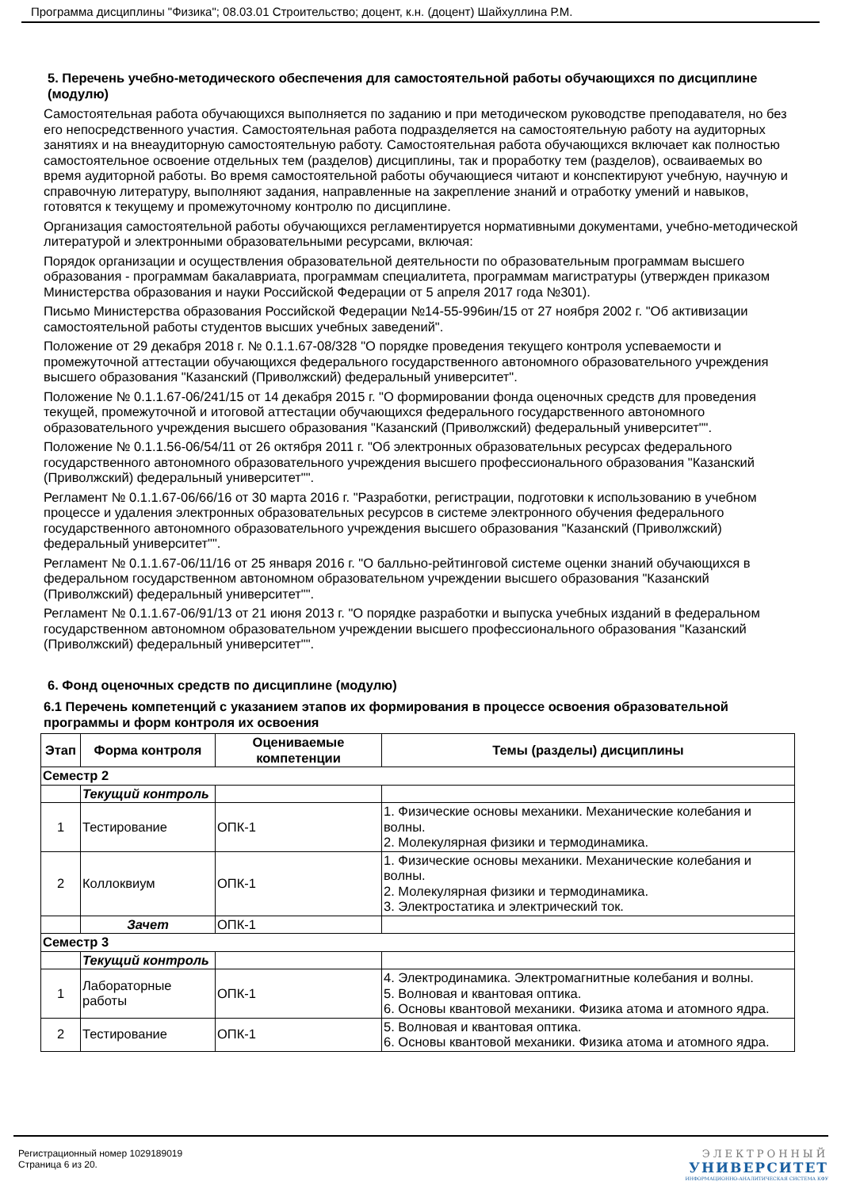Программа дисциплины "Физика"; 08.03.01 Строительство; доцент, к.н. (доцент) Шайхуллина Р.М.
5. Перечень учебно-методического обеспечения для самостоятельной работы обучающихся по дисциплине (модулю)
Самостоятельная работа обучающихся выполняется по заданию и при методическом руководстве преподавателя, но без его непосредственного участия. Самостоятельная работа подразделяется на самостоятельную работу на аудиторных занятиях и на внеаудиторную самостоятельную работу. Самостоятельная работа обучающихся включает как полностью самостоятельное освоение отдельных тем (разделов) дисциплины, так и проработку тем (разделов), осваиваемых во время аудиторной работы. Во время самостоятельной работы обучающиеся читают и конспектируют учебную, научную и справочную литературу, выполняют задания, направленные на закрепление знаний и отработку умений и навыков, готовятся к текущему и промежуточному контролю по дисциплине.
Организация самостоятельной работы обучающихся регламентируется нормативными документами, учебно-методической литературой и электронными образовательными ресурсами, включая:
Порядок организации и осуществления образовательной деятельности по образовательным программам высшего образования - программам бакалавриата, программам специалитета, программам магистратуры (утвержден приказом Министерства образования и науки Российской Федерации от 5 апреля 2017 года №301).
Письмо Министерства образования Российской Федерации №14-55-996ин/15 от 27 ноября 2002 г. "Об активизации самостоятельной работы студентов высших учебных заведений".
Положение от 29 декабря 2018 г. № 0.1.1.67-08/328 "О порядке проведения текущего контроля успеваемости и промежуточной аттестации обучающихся федерального государственного автономного образовательного учреждения высшего образования "Казанский (Приволжский) федеральный университет".
Положение № 0.1.1.67-06/241/15 от 14 декабря 2015 г. "О формировании фонда оценочных средств для проведения текущей, промежуточной и итоговой аттестации обучающихся федерального государственного автономного образовательного учреждения высшего образования "Казанский (Приволжский) федеральный университет"".
Положение № 0.1.1.56-06/54/11 от 26 октября 2011 г. "Об электронных образовательных ресурсах федерального государственного автономного образовательного учреждения высшего профессионального образования "Казанский (Приволжский) федеральный университет"".
Регламент № 0.1.1.67-06/66/16 от 30 марта 2016 г. "Разработки, регистрации, подготовки к использованию в учебном процессе и удаления электронных образовательных ресурсов в системе электронного обучения федерального государственного автономного образовательного учреждения высшего образования "Казанский (Приволжский) федеральный университет"".
Регламент № 0.1.1.67-06/11/16 от 25 января 2016 г. "О балльно-рейтинговой системе оценки знаний обучающихся в федеральном государственном автономном образовательном учреждении высшего образования "Казанский (Приволжский) федеральный университет"".
Регламент № 0.1.1.67-06/91/13 от 21 июня 2013 г. "О порядке разработки и выпуска учебных изданий в федеральном государственном автономном образовательном учреждении высшего профессионального образования "Казанский (Приволжский) федеральный университет"".
6. Фонд оценочных средств по дисциплине (модулю)
6.1 Перечень компетенций с указанием этапов их формирования в процессе освоения образовательной программы и форм контроля их освоения
| Этап | Форма контроля | Оцениваемые компетенции | Темы (разделы) дисциплины |
| --- | --- | --- | --- |
| Семестр 2 | | | |
| | Текущий контроль | | |
| 1 | Тестирование | ОПК-1 | 1. Физические основы механики. Механические колебания и волны. 2. Молекулярная физики и термодинамика. |
| 2 | Коллоквиум | ОПК-1 | 1. Физические основы механики. Механические колебания и волны. 2. Молекулярная физики и термодинамика. 3. Электростатика и электрический ток. |
| | Зачет | ОПК-1 | |
| Семестр 3 | | | |
| | Текущий контроль | | |
| 1 | Лабораторные работы | ОПК-1 | 4. Электродинамика. Электромагнитные колебания и волны. 5. Волновая и квантовая оптика. 6. Основы квантовой механики. Физика атома и атомного ядра. |
| 2 | Тестирование | ОПК-1 | 5. Волновая и квантовая оптика. 6. Основы квантовой механики. Физика атома и атомного ядра. |
Регистрационный номер 1029189019
Страница 6 из 20.
ЭЛЕКТРОННЫЙ
УНИВЕРСИТЕТ
ИНФОРМАЦИОННО-АНАЛИТИЧЕСКАЯ СИСТЕМА КФУ